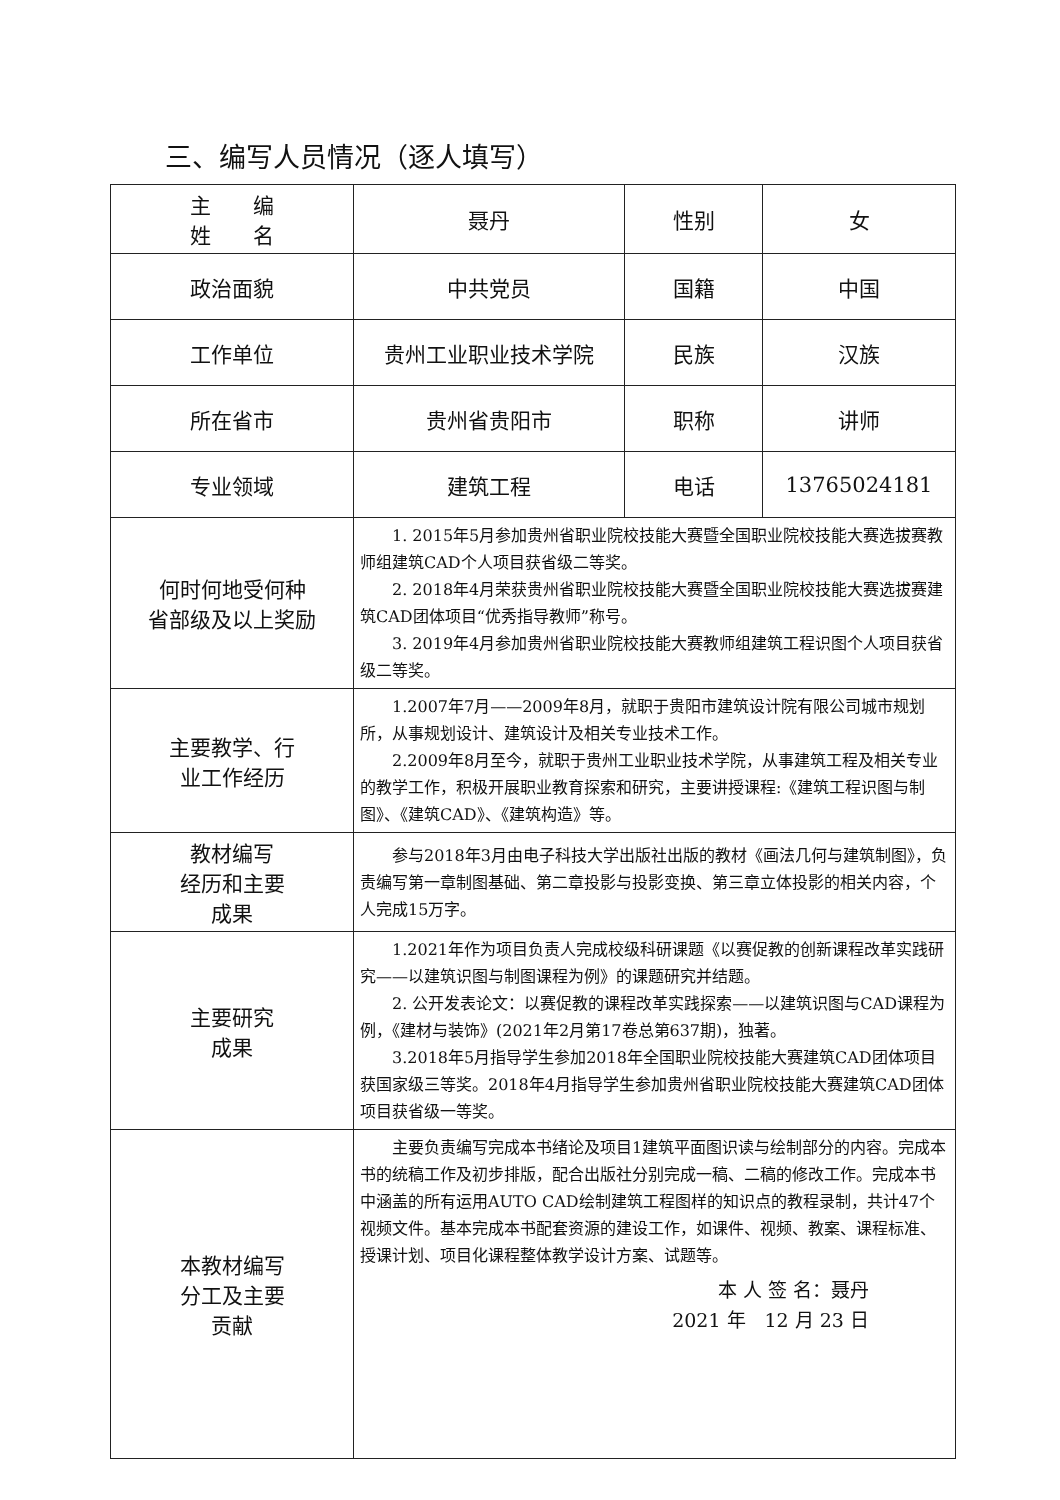三、编写人员情况（逐人填写）
| 主 编 姓 名 | 聂丹 | 性别 | 女 |
| 政治面貌 | 中共党员 | 国籍 | 中国 |
| 工作单位 | 贵州工业职业技术学院 | 民族 | 汉族 |
| 所在省市 | 贵州省贵阳市 | 职称 | 讲师 |
| 专业领域 | 建筑工程 | 电话 | 13765024181 |
| 何时何地受何种 省部级及以上奖励 | 1. 2015年5月参加贵州省职业院校技能大赛暨全国职业院校技能大赛选拔赛教师组建筑CAD个人项目获省级二等奖。 2. 2018年4月荣获贵州省职业院校技能大赛暨全国职业院校技能大赛选拔赛建筑CAD团体项目“优秀指导教师”称号。 3. 2019年4月参加贵州省职业院校技能大赛教师组建筑工程识图个人项目获省级二等奖。 | | |
| 主要教学、行 业工作经历 | 1.2007年7月——2009年8月，就职于贵阳市建筑设计院有限公司城市规划所，从事规划设计、建筑设计及相关专业技术工作。 2.2009年8月至今，就职于贵州工业职业技术学院，从事建筑工程及相关专业的教学工作，积极开展职业教育探索和研究，主要讲授课程:《建筑工程识图与制图》、《建筑CAD》、《建筑构造》等。 | | |
| 教材编写 经历和主要 成果 | 参与2018年3月由电子科技大学出版社出版的教材《画法几何与建筑制图》，负责编写第一章制图基础、第二章投影与投影变换、第三章立体投影的相关内容，个人完成15万字。 | | |
| 主要研究 成果 | 1.2021年作为项目负责人完成校级科研课题《以赛促教的创新课程改革实践研究——以建筑识图与制图课程为例》的课题研究并结题。 2. 公开发表论文：以赛促教的课程改革实践探索——以建筑识图与CAD课程为例，《建材与装饰》(2021年2月第17卷总第637期)，独著。 3.2018年5月指导学生参加2018年全国职业院校技能大赛建筑CAD团体项目获国家级三等奖。2018年4月指导学生参加贵州省职业院校技能大赛建筑CAD团体项目获省级一等奖。 | | |
| 本教材编写 分工及主要 贡献 | 主要负责编写完成本书绪论及项目1建筑平面图识读与绘制部分的内容。完成本书的统稿工作及初步排版，配合出版社分别完成一稿、二稿的修改工作。完成本书中涵盖的所有运用AUTO CAD绘制建筑工程图样的知识点的教程录制，共计47个视频文件。基本完成本书配套资源的建设工作，如课件、视频、教案、课程标准、授课计划、项目化课程整体教学设计方案、试题等。 本 人 签 名：聂丹 2021 年 12 月 23 日 | | |